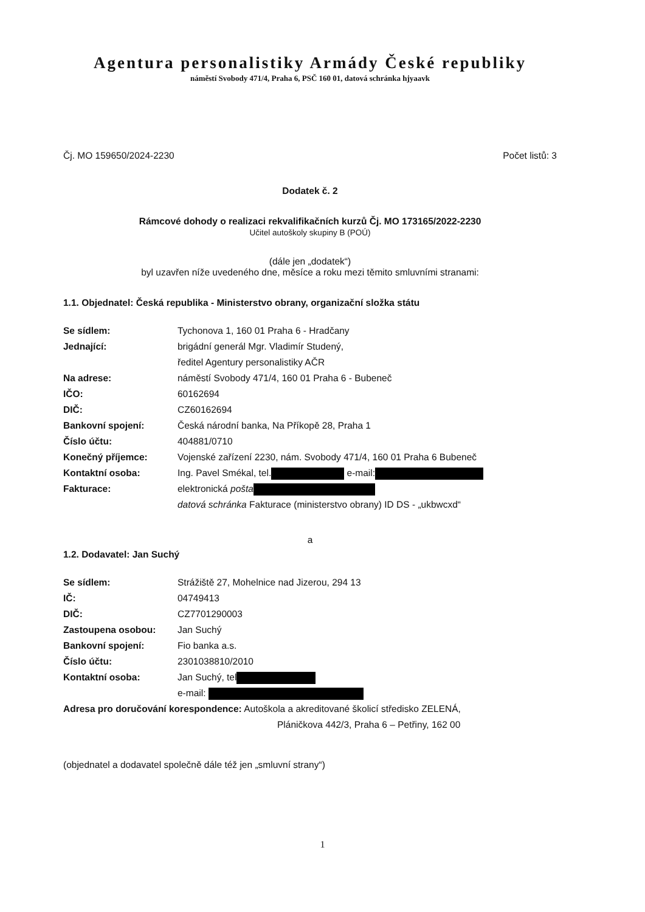Agentura personalistiky Armády České republiky
náměstí Svobody 471/4, Praha 6, PSČ 160 01, datová schránka hjyaavk
Čj. MO 159650/2024-2230 Počet listů: 3
Dodatek č. 2
Rámcové dohody o realizaci rekvalifikačních kurzů Čj. MO 173165/2022-2230
Učitel autoškoly skupiny B (POÚ)
(dále jen „dodatek“)
byl uzavřen níže uvedeného dne, měsíce a roku mezi těmito smluvními stranami:
1.1. Objednatel: Česká republika - Ministerstvo obrany, organizační složka státu
| Se sídlem: | Tychonova 1, 160 01 Praha 6 - Hradčany |
| Jednající: | brigádní generál Mgr. Vladimír Studený, ředitel Agentury personalistiky AČR |
| Na adrese: | náměstí Svobody 471/4, 160 01 Praha 6 - Bubeneč |
| IČO: | 60162694 |
| DIČ: | CZ60162694 |
| Bankovní spojení: | Česká národní banka, Na Příkopě 28, Praha 1 |
| Číslo účtu: | 404881/0710 |
| Konečný příjemce: | Vojenské zařízení 2230, nám. Svobody 471/4, 160 01 Praha 6 Bubeneč |
| Kontaktní osoba: | Ing. Pavel Smékal, tel. e-mail: |
| Fakturace: | elektronická pošta datová schránka Fakturace (ministerstvo obrany) ID DS - „ukbwcxd“ |
a
1.2. Dodavatel: Jan Suchý
| Se sídlem: | Strážiště 27, Mohelnice nad Jizerou, 294 13 |
| IČ: | 04749413 |
| DIČ: | CZ7701290003 |
| Zastoupena osobou: | Jan Suchý |
| Bankovní spojení: | Fio banka a.s. |
| Číslo účtu: | 2301038810/2010 |
| Kontaktní osoba: | Jan Suchý, tel e-mail: |
Adresa pro doručování korespondence: Autoškola a akreditované školicí středisko ZELENÁ,
Pláničkova 442/3, Praha 6 – Petřiny, 162 00
(objednatel a dodavatel společně dále též jen „smluvní strany“)
1